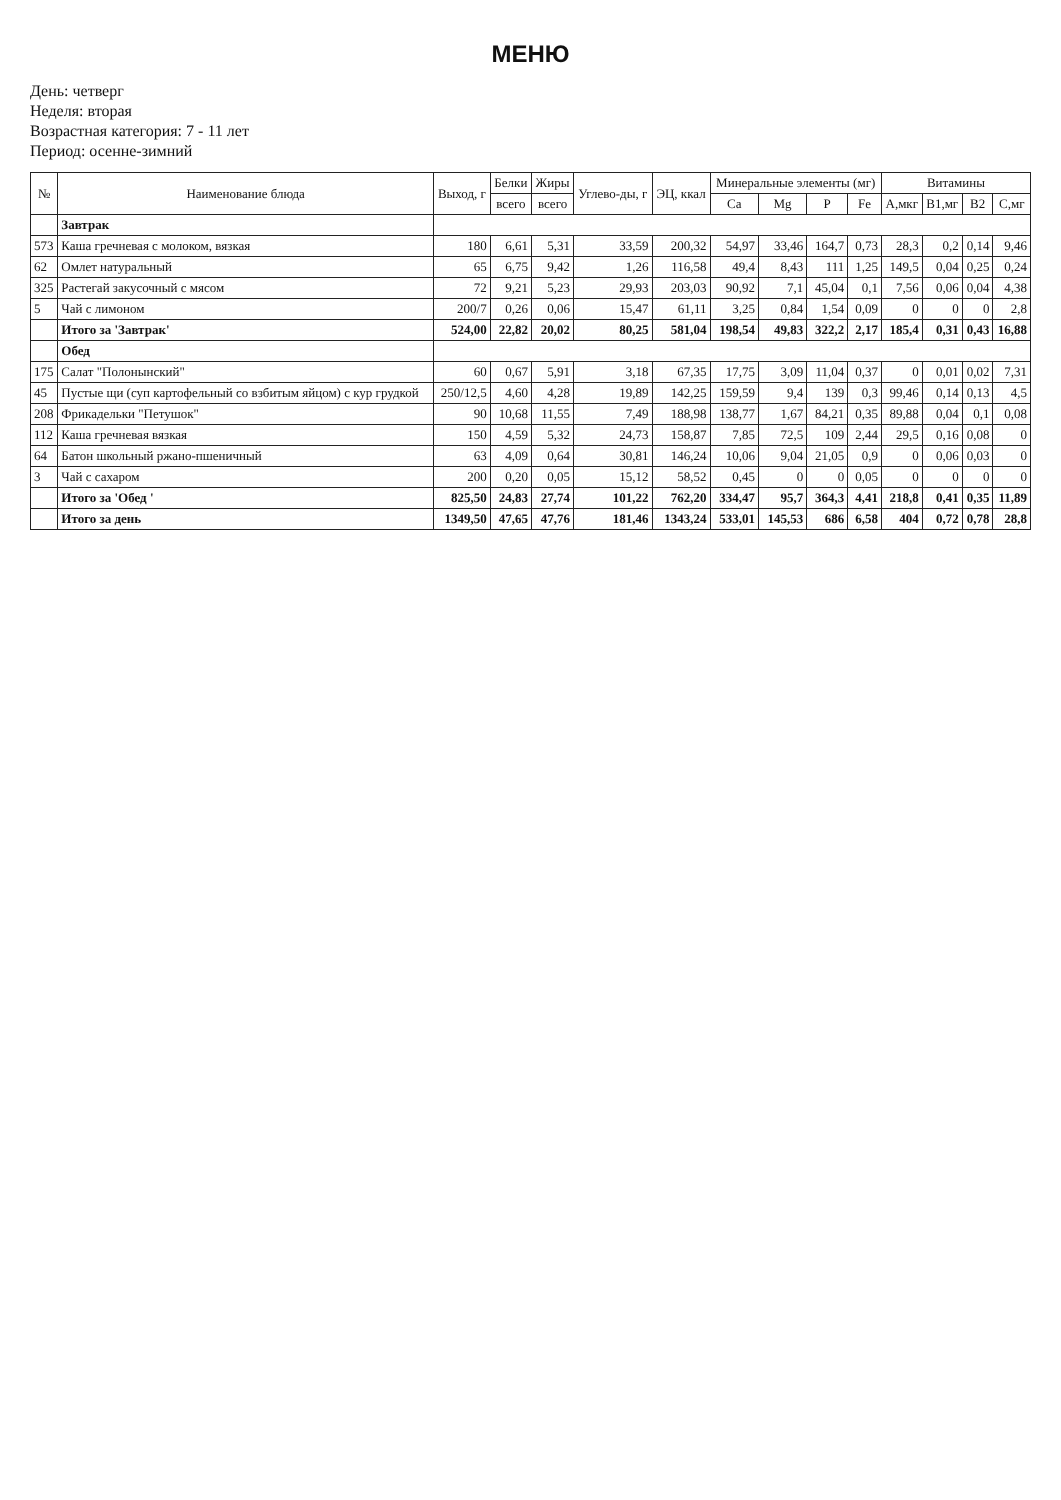МЕНЮ
День: четверг
Неделя: вторая
Возрастная категория: 7 - 11 лет
Период: осенне-зимний
| № | Наименование блюда | Выход, г | Белки | Жиры | Углево-ды, г | ЭЦ, ккал | Минеральные элементы (мг) | | | | Витамины | | | |
| --- | --- | --- | --- | --- | --- | --- | --- | --- | --- | --- | --- | --- | --- | --- |
| | | | всего | всего | | | Ca | Mg | P | Fe | А,мкг | B1,мг | B2 | C,мг |
| | Завтрак | | | | | | | | | | | | | |
| 573 | Каша гречневая с молоком, вязкая | 180 | 6,61 | 5,31 | 33,59 | 200,32 | 54,97 | 33,46 | 164,7 | 0,73 | 28,3 | 0,2 | 0,14 | 9,46 |
| 62 | Омлет натуральный | 65 | 6,75 | 9,42 | 1,26 | 116,58 | 49,4 | 8,43 | 111 | 1,25 | 149,5 | 0,04 | 0,25 | 0,24 |
| 325 | Растегай закусочный с мясом | 72 | 9,21 | 5,23 | 29,93 | 203,03 | 90,92 | 7,1 | 45,04 | 0,1 | 7,56 | 0,06 | 0,04 | 4,38 |
| 5 | Чай с лимоном | 200/7 | 0,26 | 0,06 | 15,47 | 61,11 | 3,25 | 0,84 | 1,54 | 0,09 | 0 | 0 | 0 | 2,8 |
| | Итого за 'Завтрак' | 524,00 | 22,82 | 20,02 | 80,25 | 581,04 | 198,54 | 49,83 | 322,2 | 2,17 | 185,4 | 0,31 | 0,43 | 16,88 |
| | Обед | | | | | | | | | | | | | |
| 175 | Салат "Полонынский" | 60 | 0,67 | 5,91 | 3,18 | 67,35 | 17,75 | 3,09 | 11,04 | 0,37 | 0 | 0,01 | 0,02 | 7,31 |
| 45 | Пустые щи (суп картофельный со взбитым яйцом) с кур грудкой | 250/12,5 | 4,60 | 4,28 | 19,89 | 142,25 | 159,59 | 9,4 | 139 | 0,3 | 99,46 | 0,14 | 0,13 | 4,5 |
| 208 | Фрикадельки "Петушок" | 90 | 10,68 | 11,55 | 7,49 | 188,98 | 138,77 | 1,67 | 84,21 | 0,35 | 89,88 | 0,04 | 0,1 | 0,08 |
| 112 | Каша гречневая вязкая | 150 | 4,59 | 5,32 | 24,73 | 158,87 | 7,85 | 72,5 | 109 | 2,44 | 29,5 | 0,16 | 0,08 | 0 |
| 64 | Батон школьный ржано-пшеничный | 63 | 4,09 | 0,64 | 30,81 | 146,24 | 10,06 | 9,04 | 21,05 | 0,9 | 0 | 0,06 | 0,03 | 0 |
| 3 | Чай с сахаром | 200 | 0,20 | 0,05 | 15,12 | 58,52 | 0,45 | 0 | 0 | 0,05 | 0 | 0 | 0 | 0 |
| | Итого за 'Обед ' | 825,50 | 24,83 | 27,74 | 101,22 | 762,20 | 334,47 | 95,7 | 364,3 | 4,41 | 218,8 | 0,41 | 0,35 | 11,89 |
| | Итого за день | 1349,50 | 47,65 | 47,76 | 181,46 | 1343,24 | 533,01 | 145,53 | 686 | 6,58 | 404 | 0,72 | 0,78 | 28,8 |